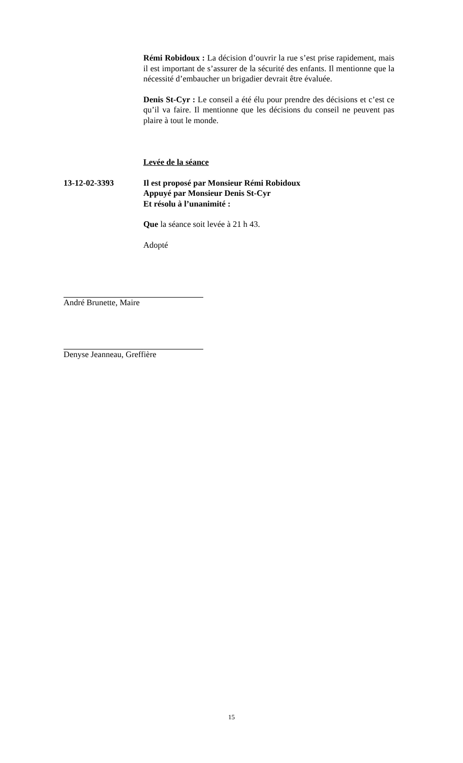Rémi Robidoux : La décision d’ouvrir la rue s’est prise rapidement, mais il est important de s’assurer de la sécurité des enfants. Il mentionne que la nécessité d’embaucher un brigadier devrait être évaluée.
Denis St-Cyr : Le conseil a été élu pour prendre des décisions et c’est ce qu’il va faire. Il mentionne que les décisions du conseil ne peuvent pas plaire à tout le monde.
Levée de la séance
13-12-02-3393 Il est proposé par Monsieur Rémi Robidoux
Appuyé par Monsieur Denis St-Cyr
Et résolu à l’unanimité :
Que la séance soit levée à 21 h 43.
Adopté
André Brunette, Maire
Denyse Jeanneau, Greffière
15